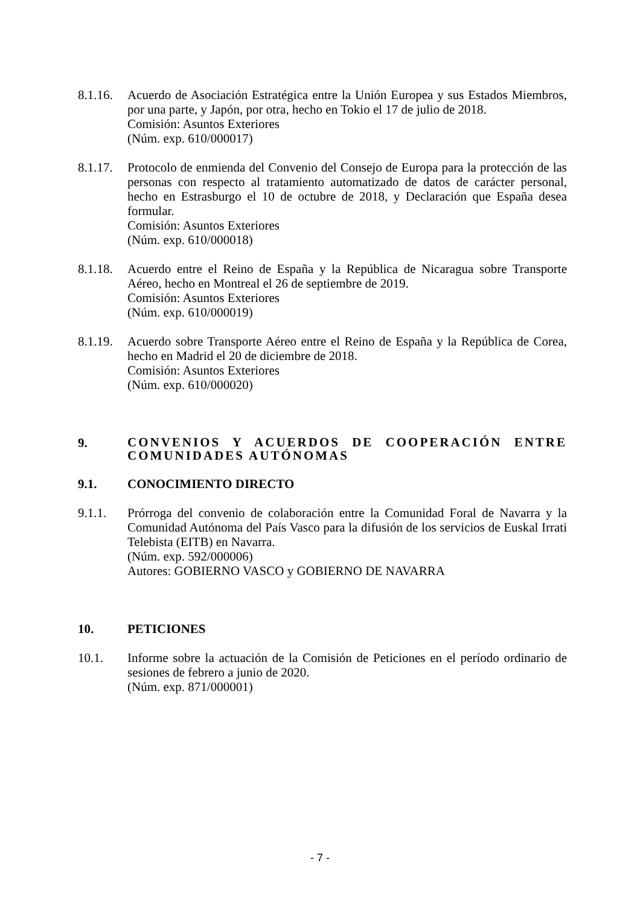8.1.16.
Acuerdo de Asociación Estratégica entre la Unión Europea y sus Estados Miembros, por una parte, y Japón, por otra, hecho en Tokio el 17 de julio de 2018.
Comisión: Asuntos Exteriores
(Núm. exp. 610/000017)
8.1.17.
Protocolo de enmienda del Convenio del Consejo de Europa para la protección de las personas con respecto al tratamiento automatizado de datos de carácter personal, hecho en Estrasburgo el 10 de octubre de 2018, y Declaración que España desea formular.
Comisión: Asuntos Exteriores
(Núm. exp. 610/000018)
8.1.18.
Acuerdo entre el Reino de España y la República de Nicaragua sobre Transporte Aéreo, hecho en Montreal el 26 de septiembre de 2019.
Comisión: Asuntos Exteriores
(Núm. exp. 610/000019)
8.1.19.
Acuerdo sobre Transporte Aéreo entre el Reino de España y la República de Corea, hecho en Madrid el 20 de diciembre de 2018.
Comisión: Asuntos Exteriores
(Núm. exp. 610/000020)
9.
CONVENIOS Y ACUERDOS DE COOPERACIÓN ENTRE COMUNIDADES AUTÓNOMAS
9.1. CONOCIMIENTO DIRECTO
9.1.1. Prórroga del convenio de colaboración entre la Comunidad Foral de Navarra y la Comunidad Autónoma del País Vasco para la difusión de los servicios de Euskal Irrati Telebista (EITB) en Navarra.
(Núm. exp. 592/000006)
Autores: GOBIERNO VASCO y GOBIERNO DE NAVARRA
10. PETICIONES
10.1. Informe sobre la actuación de la Comisión de Peticiones en el período ordinario de sesiones de febrero a junio de 2020.
(Núm. exp. 871/000001)
- 7 -